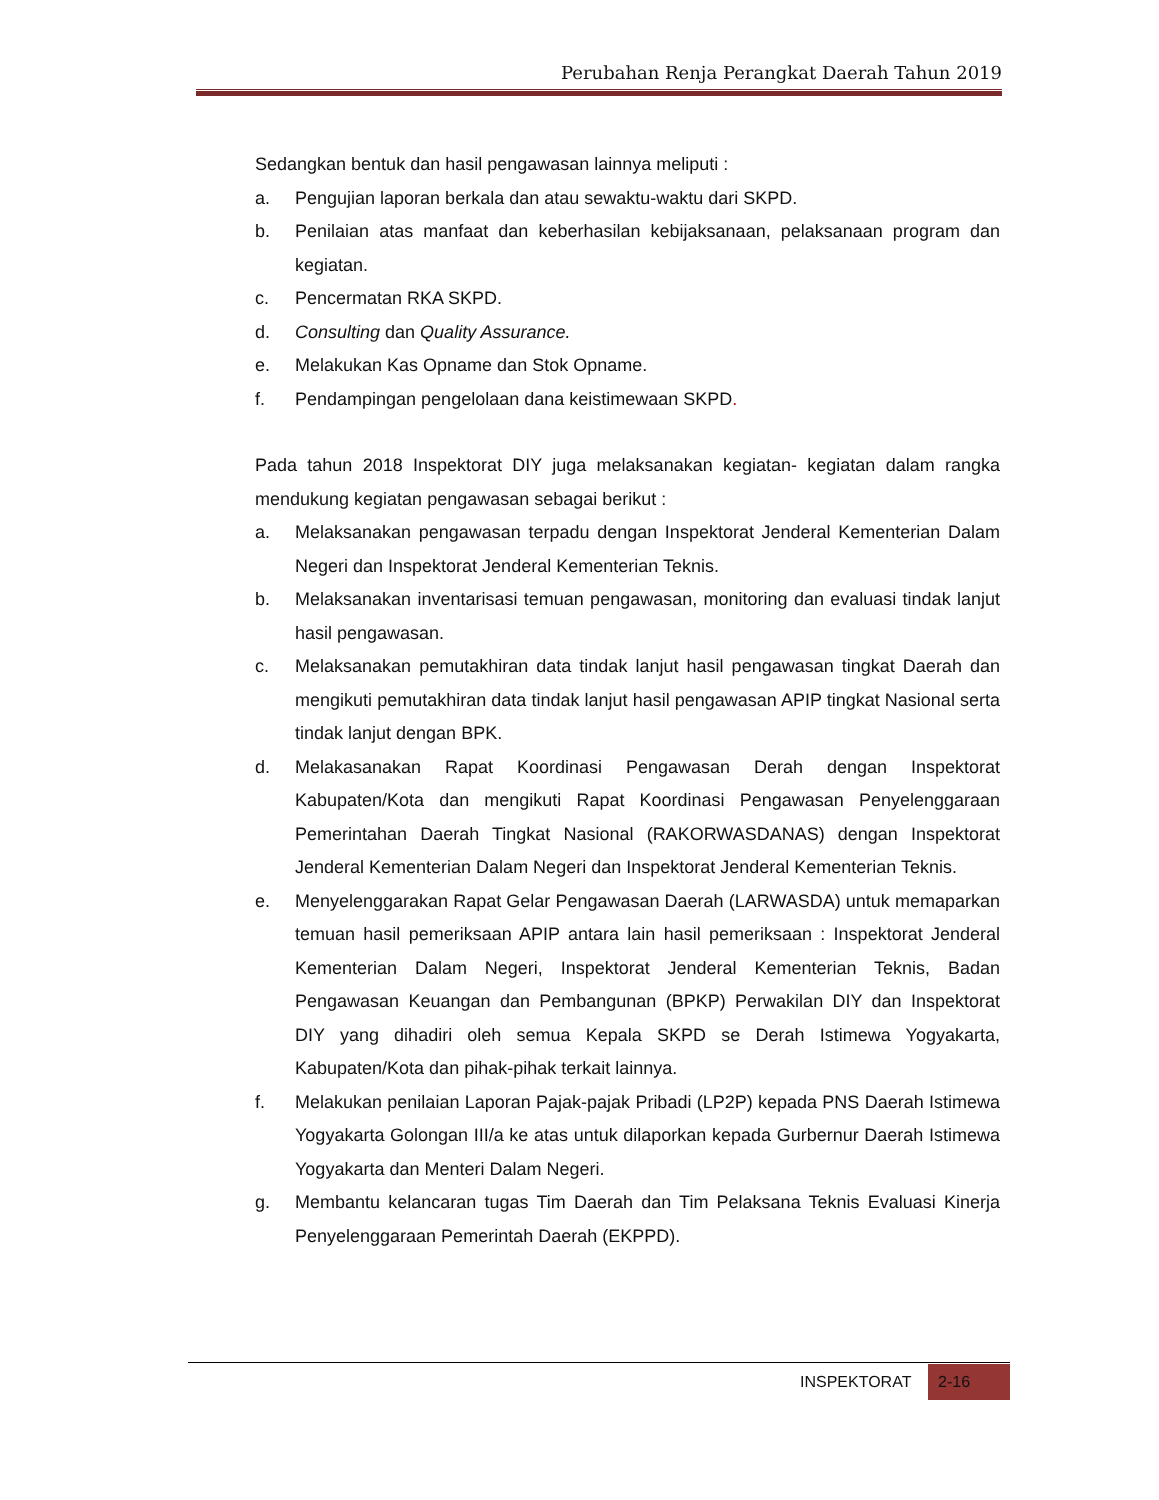Perubahan Renja Perangkat Daerah Tahun 2019
Sedangkan bentuk dan hasil pengawasan lainnya meliputi :
a. Pengujian laporan berkala dan atau sewaktu-waktu dari SKPD.
b. Penilaian atas manfaat dan keberhasilan kebijaksanaan, pelaksanaan program dan kegiatan.
c. Pencermatan RKA SKPD.
d. Consulting dan Quality Assurance.
e. Melakukan Kas Opname dan Stok Opname.
f. Pendampingan pengelolaan dana keistimewaan SKPD.
Pada tahun 2018 Inspektorat DIY juga melaksanakan kegiatan- kegiatan dalam rangka mendukung kegiatan pengawasan sebagai berikut :
a. Melaksanakan pengawasan terpadu dengan Inspektorat Jenderal Kementerian Dalam Negeri dan Inspektorat Jenderal Kementerian Teknis.
b. Melaksanakan inventarisasi temuan pengawasan, monitoring dan evaluasi tindak lanjut hasil pengawasan.
c. Melaksanakan pemutakhiran data tindak lanjut hasil pengawasan tingkat Daerah dan mengikuti pemutakhiran data tindak lanjut hasil pengawasan APIP tingkat Nasional serta tindak lanjut dengan BPK.
d. Melakasanakan Rapat Koordinasi Pengawasan Derah dengan Inspektorat Kabupaten/Kota dan mengikuti Rapat Koordinasi Pengawasan Penyelenggaraan Pemerintahan Daerah Tingkat Nasional (RAKORWASDANAS) dengan Inspektorat Jenderal Kementerian Dalam Negeri dan Inspektorat Jenderal Kementerian Teknis.
e. Menyelenggarakan Rapat Gelar Pengawasan Daerah (LARWASDA) untuk memaparkan temuan hasil pemeriksaan APIP antara lain hasil pemeriksaan : Inspektorat Jenderal Kementerian Dalam Negeri, Inspektorat Jenderal Kementerian Teknis, Badan Pengawasan Keuangan dan Pembangunan (BPKP) Perwakilan DIY dan Inspektorat DIY yang dihadiri oleh semua Kepala SKPD se Derah Istimewa Yogyakarta, Kabupaten/Kota dan pihak-pihak terkait lainnya.
f. Melakukan penilaian Laporan Pajak-pajak Pribadi (LP2P) kepada PNS Daerah Istimewa Yogyakarta Golongan III/a ke atas untuk dilaporkan kepada Gurbernur Daerah Istimewa Yogyakarta dan Menteri Dalam Negeri.
g. Membantu kelancaran tugas Tim Daerah dan Tim Pelaksana Teknis Evaluasi Kinerja Penyelenggaraan Pemerintah Daerah (EKPPD).
INSPEKTORAT 2-16